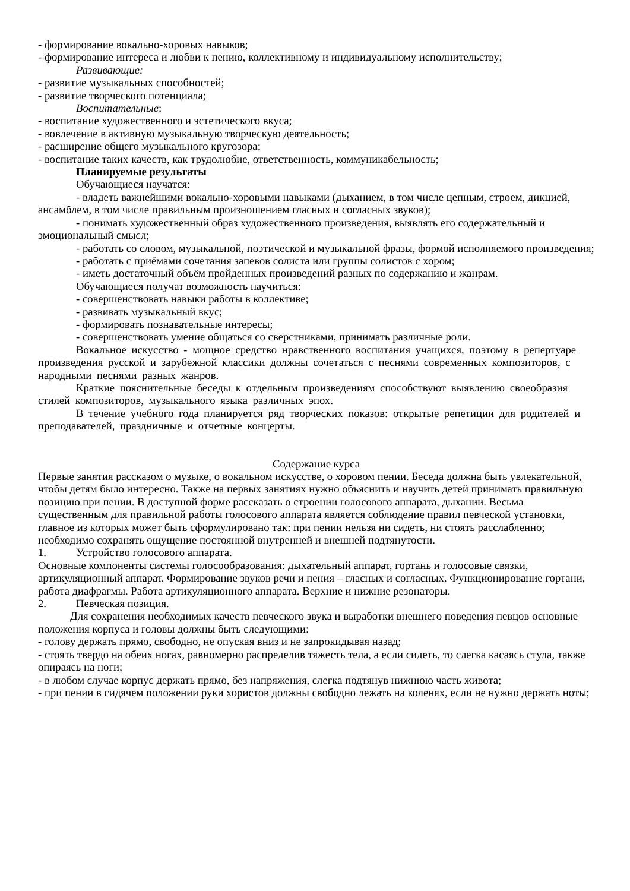- формирование вокально-хоровых навыков;
- формирование интереса и любви к пению, коллективному и индивидуальному исполнительству;
Развивающие:
- развитие музыкальных способностей;
- развитие творческого потенциала;
Воспитательные:
- воспитание художественного и эстетического вкуса;
- вовлечение в активную музыкальную творческую деятельность;
- расширение общего музыкального кругозора;
- воспитание таких качеств, как трудолюбие, ответственность, коммуникабельность;
Планируемые результаты
Обучающиеся научатся:
- владеть важнейшими вокально-хоровыми навыками (дыханием, в том числе цепным, строем, дикцией, ансамблем, в том числе правильным произношением гласных и согласных звуков);
- понимать художественный образ художественного произведения, выявлять его содержательный и эмоциональный смысл;
- работать со словом, музыкальной, поэтической и музыкальной фразы, формой исполняемого произведения;
- работать с приёмами сочетания запевов солиста или группы солистов с хором;
- иметь достаточный объём пройденных произведений разных по содержанию и жанрам.
Обучающиеся получат возможность научиться:
- совершенствовать навыки работы в коллективе;
- развивать музыкальный вкус;
- формировать познавательные интересы;
- совершенствовать умение общаться со сверстниками, принимать различные роли.
Вокальное искусство - мощное средство нравственного воспитания учащихся, поэтому в репертуаре произведения русской и зарубежной классики должны сочетаться с песнями современных композиторов, с народными песнями разных жанров.
Краткие пояснительные беседы к отдельным произведениям способствуют выявлению своеобразия стилей композиторов, музыкального языка различных эпох.
В течение учебного года планируется ряд творческих показов: открытые репетиции для родителей и преподавателей, праздничные и отчетные концерты.
Содержание курса
Первые занятия рассказом о музыке, о вокальном искусстве, о хоровом пении. Беседа должна быть увлекательной, чтобы детям было интересно. Также на первых занятиях нужно объяснить и научить детей принимать правильную позицию при пении. В доступной форме рассказать о строении голосового аппарата, дыхании. Весьма существенным для правильной работы голосового аппарата является соблюдение правил певческой установки, главное из которых может быть сформулировано так: при пении нельзя ни сидеть, ни стоять расслабленно; необходимо сохранять ощущение постоянной внутренней и внешней подтянутости.
1. Устройство голосового аппарата.
Основные компоненты системы голосообразования: дыхательный аппарат, гортань и голосовые связки, артикуляционный аппарат. Формирование звуков речи и пения – гласных и согласных. Функционирование гортани, работа диафрагмы. Работа артикуляционного аппарата. Верхние и нижние резонаторы.
2. Певческая позиция.
Для сохранения необходимых качеств певческого звука и выработки внешнего поведения певцов основные положения корпуса и головы должны быть следующими:
- голову держать прямо, свободно, не опуская вниз и не запрокидывая назад;
- стоять твердо на обеих ногах, равномерно распределив тяжесть тела, а если сидеть, то слегка касаясь стула, также опираясь на ноги;
- в любом случае корпус держать прямо, без напряжения, слегка подтянув нижнюю часть живота;
- при пении в сидячем положении руки хористов должны свободно лежать на коленях, если не нужно держать ноты;